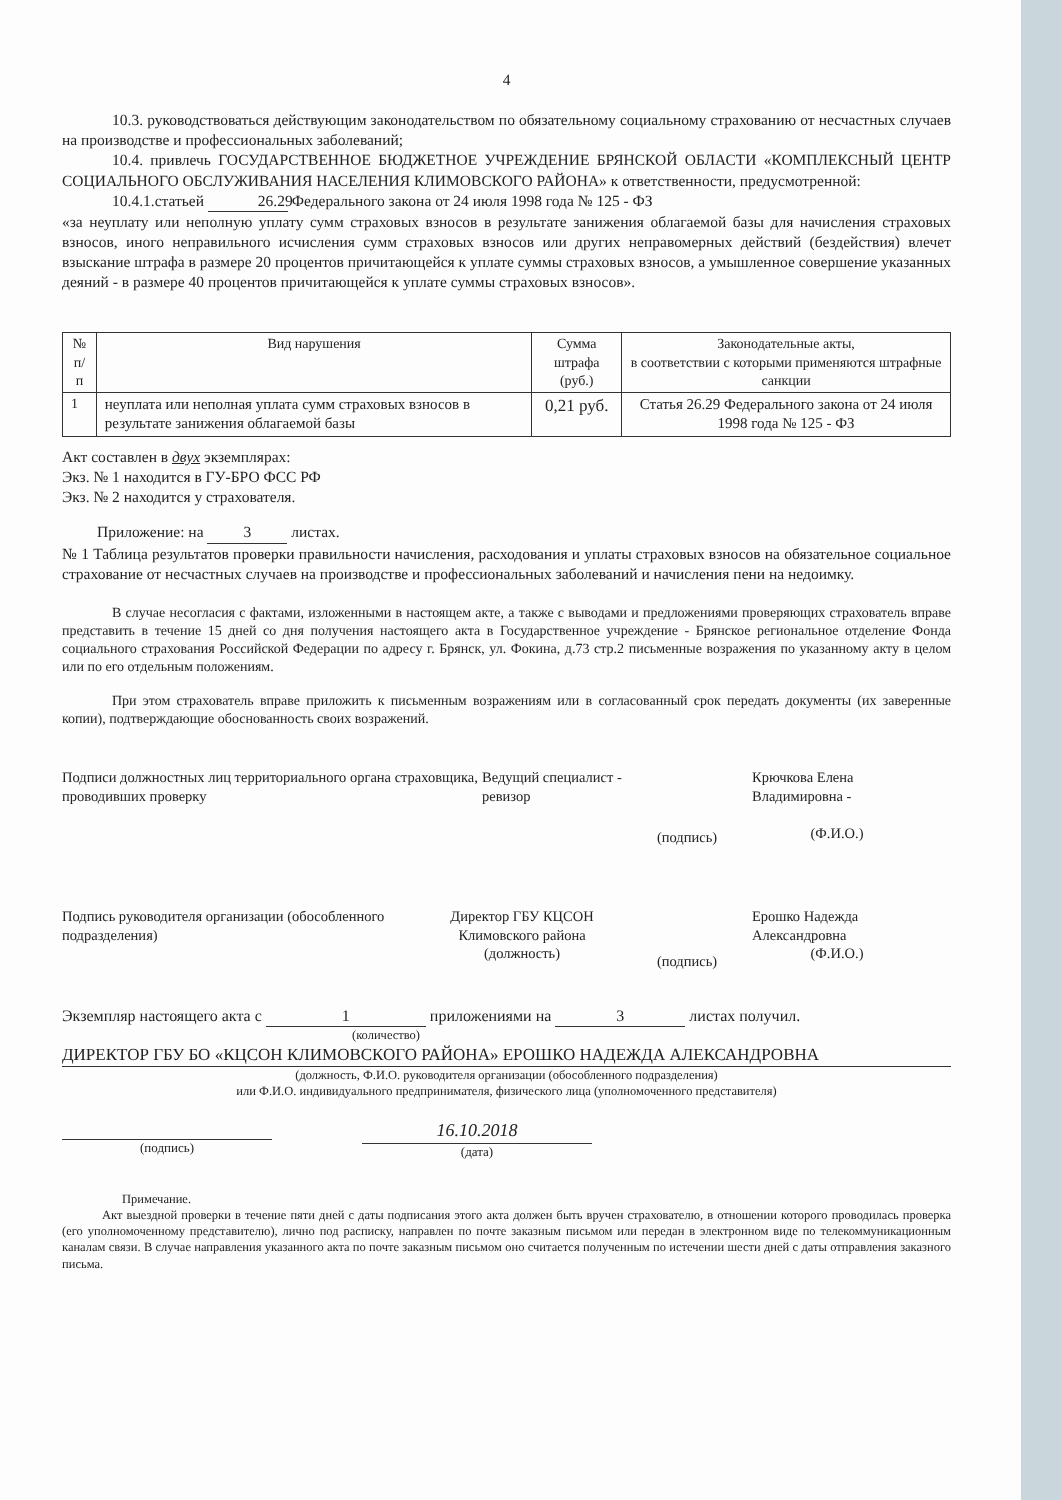4
10.3. руководствоваться действующим законодательством по обязательному социальному страхованию от несчастных случаев на производстве и профессиональных заболеваний;
10.4. привлечь ГОСУДАРСТВЕННОЕ БЮДЖЕТНОЕ УЧРЕЖДЕНИЕ БРЯНСКОЙ ОБЛАСТИ «КОМПЛЕКСНЫЙ ЦЕНТР СОЦИАЛЬНОГО ОБСЛУЖИВАНИЯ НАСЕЛЕНИЯ КЛИМОВСКОГО РАЙОНА» к ответственности, предусмотренной:
10.4.1.статьей 26.29 Федерального закона от 24 июля 1998 года № 125 - ФЗ
«за неуплату или неполную уплату сумм страховых взносов в результате занижения облагаемой базы для начисления страховых взносов, иного неправильного исчисления сумм страховых взносов или других неправомерных действий (бездействия) влечет взыскание штрафа в размере 20 процентов причитающейся к уплате суммы страховых взносов, а умышленное совершение указанных деяний - в размере 40 процентов причитающейся к уплате суммы страховых взносов».
| № п/п | Вид нарушения | Сумма штрафа (руб.) | Законодательные акты, в соответствии с которыми применяются штрафные санкции |
| --- | --- | --- | --- |
| 1 | неуплата или неполная уплата сумм страховых взносов в результате занижения облагаемой базы | 0,21 руб. | Статья 26.29 Федерального закона от 24 июля 1998 года № 125 - ФЗ |
Акт составлен в двух экземплярах:
Экз. № 1 находится в ГУ-БРО ФСС РФ
Экз. № 2 находится у страхователя.
Приложение: на 3 листах.
№ 1 Таблица результатов проверки правильности начисления, расходования и уплаты страховых взносов на обязательное социальное страхование от несчастных случаев на производстве и профессиональных заболеваний и начисления пени на недоимку.
В случае несогласия с фактами, изложенными в настоящем акте, а также с выводами и предложениями проверяющих страхователь вправе представить в течение 15 дней со дня получения настоящего акта в Государственное учреждение - Брянское региональное отделение Фонда социального страхования Российской Федерации по адресу г. Брянск, ул. Фокина, д.73 стр.2 письменные возражения по указанному акту в целом или по его отдельным положениям.
При этом страхователь вправе приложить к письменным возражениям или в согласованный срок передать документы (их заверенные копии), подтверждающие обоснованность своих возражений.
Подписи должностных лиц территориального органа страховщика, проводивших проверку
Ведущий специалист - ревизор
(подпись)
Крючкова Елена Владимировна -
(Ф.И.О.)
Подпись руководителя организации (обособленного подразделения)
Директор ГБУ КЦСОН Климовского района
(должность)
(подпись)
Ерошко Надежда Александровна
(Ф.И.О.)
Экземпляр настоящего акта с 1 приложениями на 3 листах получил.
(количество)
ДИРЕКТОР ГБУ БО «КЦСОН КЛИМОВСКОГО РАЙОНА» ЕРОШКО НАДЕЖДА АЛЕКСАНДРОВНА
(должность, Ф.И.О. руководителя организации (обособленного подразделения)
или Ф.И.О. индивидуального предпринимателя, физического лица (уполномоченного представителя)
(подпись)
16.10.2018
(дата)
Примечание.
Акт выездной проверки в течение пяти дней с даты подписания этого акта должен быть вручен страхователю, в отношении которого проводилась проверка (его уполномоченному представителю), лично под расписку, направлен по почте заказным письмом или передан в электронном виде по телекоммуникационным каналам связи. В случае направления указанного акта по почте заказным письмом оно считается полученным по истечении шести дней с даты отправления заказного письма.